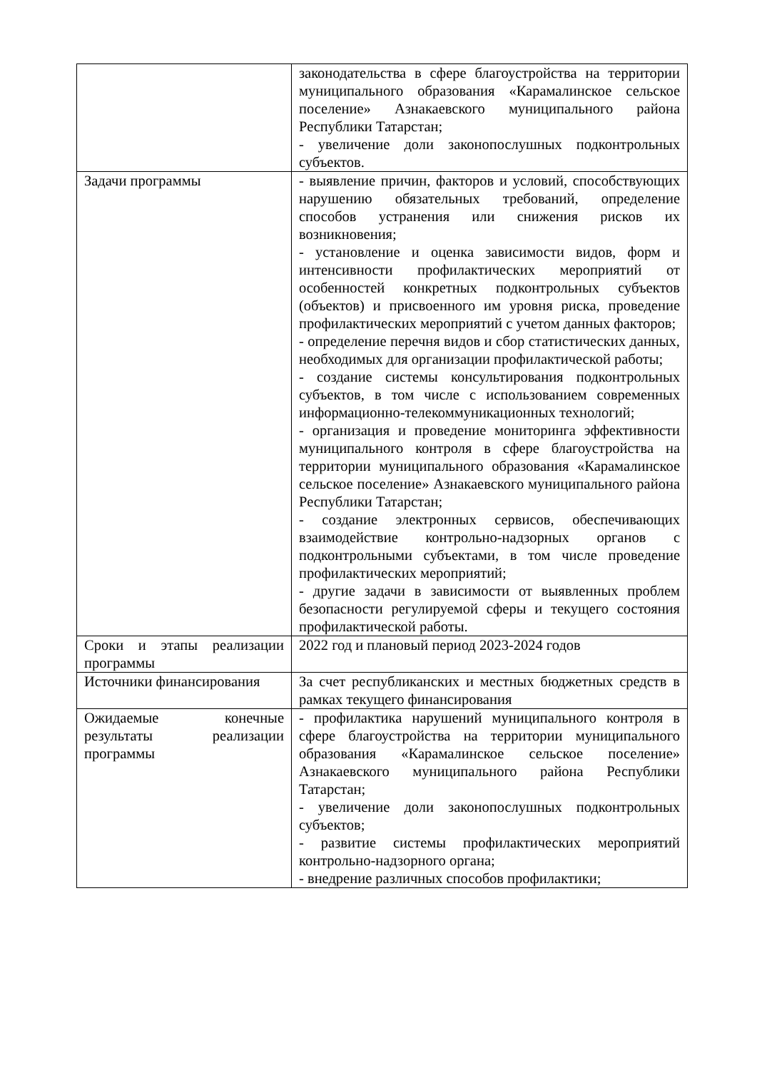| | законодательства в сфере благоустройства на территории муниципального образования «Карамалинское сельское поселение» Азнакаевского муниципального района Республики Татарстан; - увеличение доли законопослушных подконтрольных субъектов. |
| Задачи программы | - выявление причин, факторов и условий, способствующих нарушению обязательных требований, определение способов устранения или снижения рисков их возникновения; - установление и оценка зависимости видов, форм и интенсивности профилактических мероприятий от особенностей конкретных подконтрольных субъектов (объектов) и присвоенного им уровня риска, проведение профилактических мероприятий с учетом данных факторов; - определение перечня видов и сбор статистических данных, необходимых для организации профилактической работы; - создание системы консультирования подконтрольных субъектов, в том числе с использованием современных информационно-телекоммуникационных технологий; - организация и проведение мониторинга эффективности муниципального контроля в сфере благоустройства на территории муниципального образования «Карамалинское сельское поселение» Азнакаевского муниципального района Республики Татарстан; - создание электронных сервисов, обеспечивающих взаимодействие контрольно-надзорных органов с подконтрольными субъектами, в том числе проведение профилактических мероприятий; - другие задачи в зависимости от выявленных проблем безопасности регулируемой сферы и текущего состояния профилактической работы. |
| Сроки и этапы реализации программы | 2022 год и плановый период 2023-2024 годов |
| Источники финансирования | За счет республиканских и местных бюджетных средств в рамках текущего финансирования |
| Ожидаемые конечные результаты реализации программы | - профилактика нарушений муниципального контроля в сфере благоустройства на территории муниципального образования «Карамалинское сельское поселение» Азнакаевского муниципального района Республики Татарстан; - увеличение доли законопослушных подконтрольных субъектов; - развитие системы профилактических мероприятий контрольно-надзорного органа; - внедрение различных способов профилактики; |